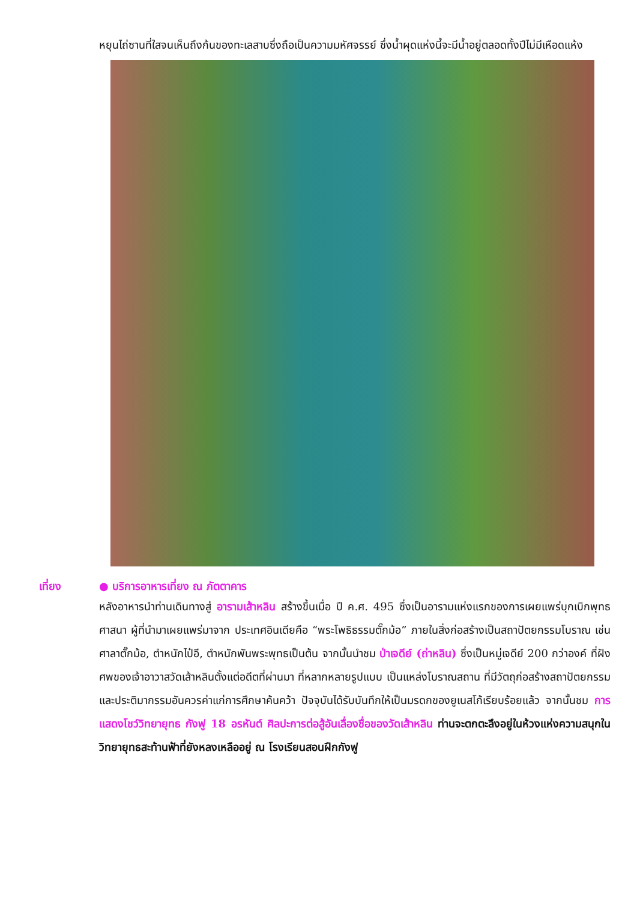หยุนไถ่ซานที่ใสจนเห็นถึงก้นของทะเลสาบซึ่งถือเป็นความมหัศจรรย์ ซึ่งน้ำผุดแห่งนี้จะมีน้ำอยู่ตลอดทั้งปีไม่มีเหือดแห้ง
เที่ยง ● บริการอาหารเที่ยง ณ ภัตตาคาร
หลังอาหารนำท่านเดินทางสู่ อารามเส้าหลิน สร้างขึ้นเมื่อ ปี ค.ศ. 495 ซึ่งเป็นอารามแห่งแรกของการเผยแพร่บุกเบิกพุทธศาสนา ผู้ที่นำมาเผยแพร่มาจาก ประเทศอินเดียคือ “พระโพธิธรรมตั๊กม้อ” ภายในสิ่งก่อสร้างเป็นสถาปัตยกรรมโบราณ เช่น ศาลาตั๊กม้อ, ตำหนักไป๋อี, ตำหนักพันพระพุทธเป็นต้น จากนั้นนำชม ป่าเจดีย์ (ถ่าหลิน) ซึ่งเป็นหมู่เจดีย์ 200 กว่าองค์ ที่ฝังศพของเจ้าอาวาสวัดเส้าหลินตั้งแต่อดีตที่ผ่านมา ที่หลากหลายรูปแบบ เป็นแหล่งโบราณสถาน ที่มีวัตถุก่อสร้างสถาปัตยกรรม และประติมากรรมอันควรค่าแก่การศึกษาค้นคว้า ปัจจุบันได้รับบันทึกให้เป็นมรดกของยูเนสโก้เรียบร้อยแล้ว จากนั้นชม การแสดงโชว์วิทยายุทธ กังฟู 18 อรหันต์ ศิลปะการต่อสู้อันเลื่องชื่อของวัดเส้าหลิน ท่านจะตกตะลึงอยู่ในห้วงแห่งความสนุกในวิทยายุทธสะท้านฟ้าที่ยังหลงเหลืออยู่ ณ โรงเรียนสอนฝึกกังฟู